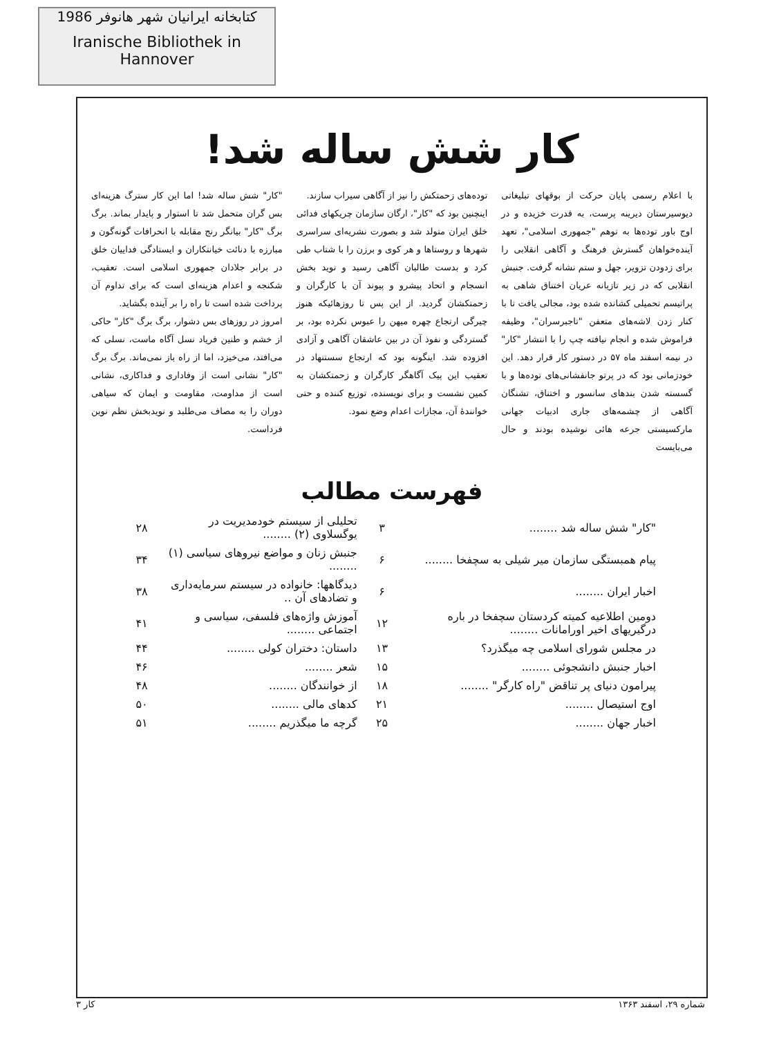کتابخانه ایرانیان شهر هانوفر 1986
Iranische Bibliothek in Hannover
کار شش ساله شد!
با اعلام رسمی پایان حرکت از بوقهای تبلیغاتی دیوسیرستان دیرینه پرست، به قدرت خزیده و در اوج باور توده‌ها به توهم "جمهوری اسلامی"، تعهد آینده‌خواهان گسترش فرهنگ و آگاهی انقلابی را برای زدودن تزویر، جهل و ستم نشانه گرفت. جنبش انقلابی که در زیر تازیانه عریان اختناق شاهی به پراتیسم تحمیلی کشانده شده بود، مجالی یافت تا با کنار زدن لاشه‌های متعفن "تاجبرسران"، وظیفه فراموش شده و انجام نیافته چپ را با انتشار "کار" در نیمه اسفند ماه ۵۷ در دستور کار قرار دهد. این خودزمانی بود که در پرتو جانفشانی‌های توده‌ها و با گسسته شدن بندهای سانسور و اختناق، تشنگان آگاهی از چشمه‌های جاری ادبیات جهانی مارکسیستی جرعه هائی نوشیده بودند و حال می‌بایست
توده‌های زحمتکش را نیز از آگاهی سیراب سازند.
اینچنین بود که "کار"، ارگان سازمان چریکهای فدائی خلق ایران متولد شد و بصورت نشریه‌ای سراسری شهرها و روستاها و هر کوی و برزن را با شتاب طی کرد و بدست طالبان آگاهی رسید و نوید بخش انسجام و اتحاد پیشرو و پیوند آن با کارگران و زحمتکشان گردید. از این پس تا روزهائیکه هنوز چیرگی ارتجاع چهره میهن را عبوس نکرده بود، بر گستردگی و نفوذ آن در بین عاشقان آگاهی و آزادی افزوده شد. اینگونه بود که ارتجاع سستنهاد در تعقیب این پیک آگاهگر کارگران و زحمتکشان به کمین نشست و برای نویسنده، توزیع کننده و حتی خوانندهٔ آن، مجازات اعدام وضع نمود.
"کار" شش ساله شد! اما این کار سترگ هزینه‌ای بس گران متحمل شد تا استوار و پایدار بماند. برگ برگ "کار" بیانگر رنج مقابله با انحرافات گونه‌گون و مبارزه با دنائت خیانتکاران و ایستادگی فداییان خلق در برابر جلادان جمهوری اسلامی است. تعقیب، شکنجه و اعدام هزینه‌ای است که برای تداوم آن پرداخت شده است تا راه را بر آینده بگشاید.
امروز در روزهای بس دشوار، برگ برگ "کار" حاکی از خشم و طنین فریاد نسل آگاه ماست، نسلی که می‌افتد، می‌خیزد، اما از راه باز نمی‌ماند. برگ برگ "کار" نشانی است از وفاداری و فداکاری، نشانی است از مداومت، مقاومت و ایمان که سیاهی دوران را به مصاف می‌طلبد و نویدبخش نظم نوین فرداست.
فهرست مطالب
| "کار" شش ساله شد ........ | ۳ | تحلیلی از سیستم خودمدیریت در یوگسلاوی (۲) ........ | ۲۸ |
| پیام همبستگی سازمان میر شیلی به سچفخا ........ | ۶ | جنبش زنان و مواضع نیروهای سیاسی (۱) ........ | ۳۴ |
| اخبار ایران ........ | ۶ | دیدگاهها: خانواده در سیستم سرمایه‌داری و تضادهای آن .. | ۳۸ |
| دومین اطلاعیه کمیته کردستان سچفخا در باره درگیریهای اخیر اورامانات ........ | ۱۲ | آموزش واژه‌های فلسفی، سیاسی و اجتماعی ........ | ۴۱ |
| در مجلس شورای اسلامی چه میگذرد؟ | ۱۳ | داستان: دختران کولی ........ | ۴۴ |
| اخبار جنبش دانشجوئی ........ | ۱۵ | شعر ........ | ۴۶ |
| پیرامون دنیای پر تناقض "راه کارگر" ........ | ۱۸ | از خوانندگان ........ | ۴۸ |
| اوج استیصال ........ | ۲۱ | کدهای مالی ........ | ۵۰ |
| اخبار جهان ........ | ۲۵ | گرچه ما میگذریم ........ | ۵۱ |
شماره ۲۹، اسفند ۱۳۶۳ کار ۳